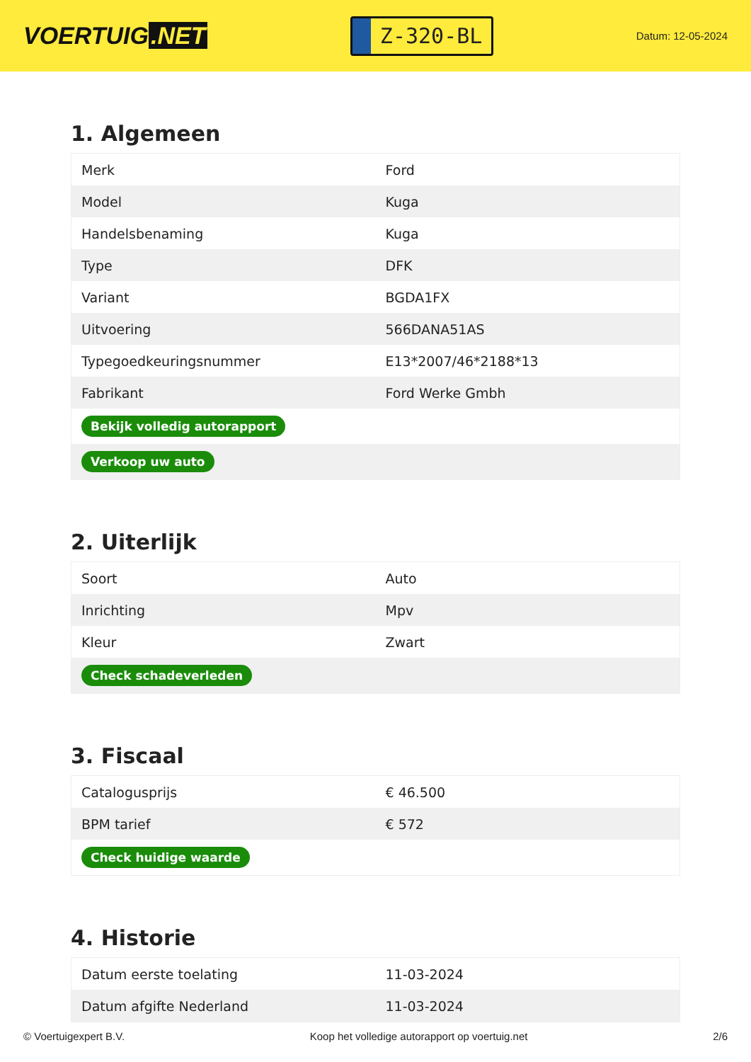VOERTUIG.NET
Z-320-BL
Datum: 12-05-2024
1. Algemeen
| Merk | Ford |
| Model | Kuga |
| Handelsbenaming | Kuga |
| Type | DFK |
| Variant | BGDA1FX |
| Uitvoering | 566DANA51AS |
| Typegoedkeuringsnummer | E13*2007/46*2188*13 |
| Fabrikant | Ford Werke Gmbh |
| Bekijk volledig autorapport | |
| Verkoop uw auto | |
2. Uiterlijk
| Soort | Auto |
| Inrichting | Mpv |
| Kleur | Zwart |
| Check schadeverleden | |
3. Fiscaal
| Catalogusprijs | € 46.500 |
| BPM tarief | € 572 |
| Check huidige waarde | |
4. Historie
| Datum eerste toelating | 11-03-2024 |
| Datum afgifte Nederland | 11-03-2024 |
© Voertuigexpert B.V. Koop het volledige autorapport op voertuig.net 2/6